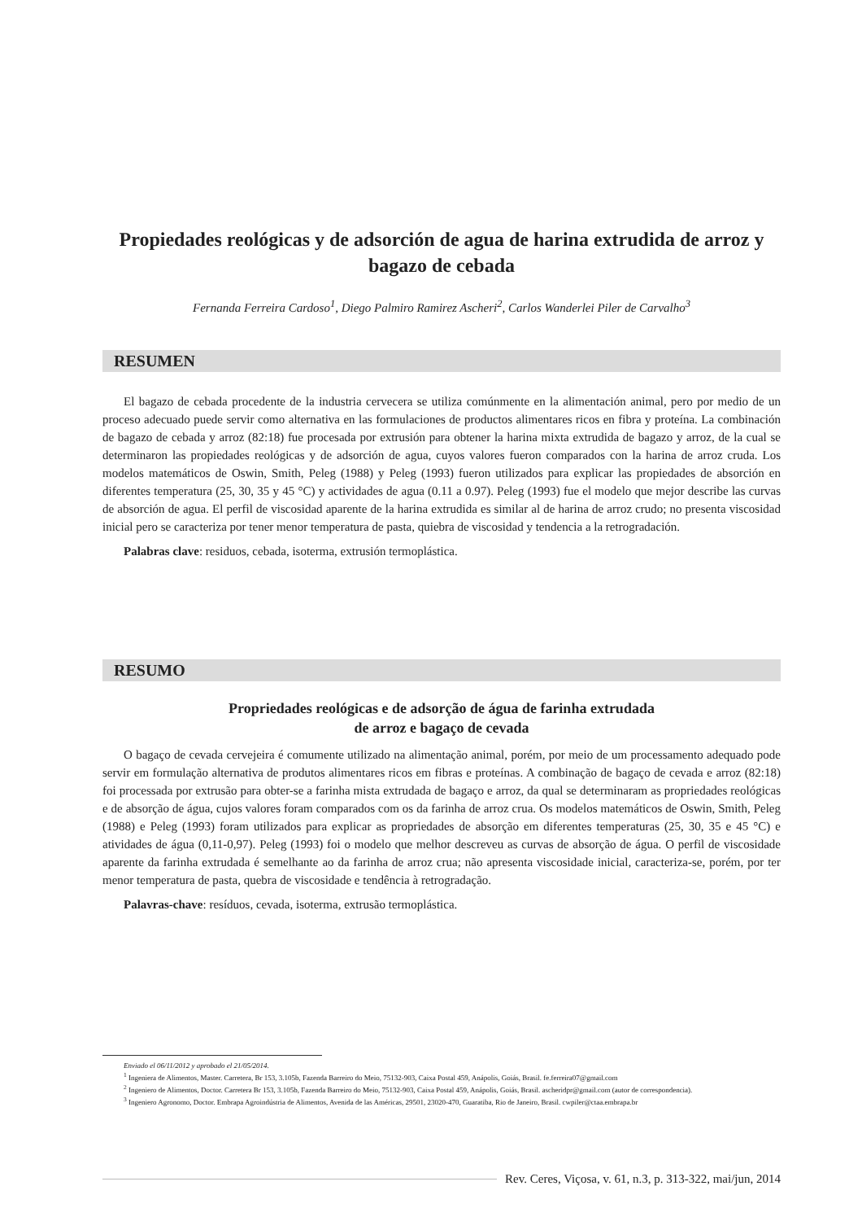Propiedades reológicas y de adsorción de agua de harina extrudida de arroz y bagazo de cebada
Fernanda Ferreira Cardoso<sup>1</sup>, Diego Palmiro Ramirez Ascheri<sup>2</sup>, Carlos Wanderlei Piler de Carvalho<sup>3</sup>
RESUMEN
El bagazo de cebada procedente de la industria cervecera se utiliza comúnmente en la alimentación animal, pero por medio de un proceso adecuado puede servir como alternativa en las formulaciones de productos alimentares ricos en fibra y proteína. La combinación de bagazo de cebada y arroz (82:18) fue procesada por extrusión para obtener la harina mixta extrudida de bagazo y arroz, de la cual se determinaron las propiedades reológicas y de adsorción de agua, cuyos valores fueron comparados con la harina de arroz cruda. Los modelos matemáticos de Oswin, Smith, Peleg (1988) y Peleg (1993) fueron utilizados para explicar las propiedades de absorción en diferentes temperatura (25, 30, 35 y 45 °C) y actividades de agua (0.11 a 0.97). Peleg (1993) fue el modelo que mejor describe las curvas de absorción de agua. El perfil de viscosidad aparente de la harina extrudida es similar al de harina de arroz crudo; no presenta viscosidad inicial pero se caracteriza por tener menor temperatura de pasta, quiebra de viscosidad y tendencia a la retrogradación.
Palabras clave: residuos, cebada, isoterma, extrusión termoplástica.
RESUMO
Propriedades reológicas e de adsorção de água de farinha extrudada
de arroz e bagaço de cevada
O bagaço de cevada cervejeira é comumente utilizado na alimentação animal, porém, por meio de um processamento adequado pode servir em formulação alternativa de produtos alimentares ricos em fibras e proteínas. A combinação de bagaço de cevada e arroz (82:18) foi processada por extrusão para obter-se a farinha mista extrudada de bagaço e arroz, da qual se determinaram as propriedades reológicas e de absorção de água, cujos valores foram comparados com os da farinha de arroz crua. Os modelos matemáticos de Oswin, Smith, Peleg (1988) e Peleg (1993) foram utilizados para explicar as propriedades de absorção em diferentes temperaturas (25, 30, 35 e 45 °C) e atividades de água (0,11-0,97). Peleg (1993) foi o modelo que melhor descreveu as curvas de absorção de água. O perfil de viscosidade aparente da farinha extrudada é semelhante ao da farinha de arroz crua; não apresenta viscosidade inicial, caracteriza-se, porém, por ter menor temperatura de pasta, quebra de viscosidade e tendência à retrogradação.
Palavras-chave: resíduos, cevada, isoterma, extrusão termoplástica.
Enviado el 06/11/2012 y aprobado el 21/05/2014.
<sup>1</sup> Ingeniera de Alimentos, Master. Carretera, Br 153, 3.105b, Fazenda Barreiro do Meio, 75132-903, Caixa Postal 459, Anápolis, Goiás, Brasil. fe.ferreira07@gmail.com
<sup>2</sup> Ingeniero de Alimentos, Doctor. Carretera Br 153, 3.105b, Fazenda Barreiro do Meio, 75132-903, Caixa Postal 459, Anápolis, Goiás, Brasil. ascheridpr@gmail.com (autor de correspondencia).
<sup>3</sup> Ingeniero Agronomo, Doctor. Embrapa Agroindústria de Alimentos, Avenida de las Américas, 29501, 23020-470, Guaratiba, Rio de Janeiro, Brasil. cwpiler@ctaa.embrapa.br
Rev. Ceres, Viçosa, v. 61, n.3, p. 313-322, mai/jun, 2014